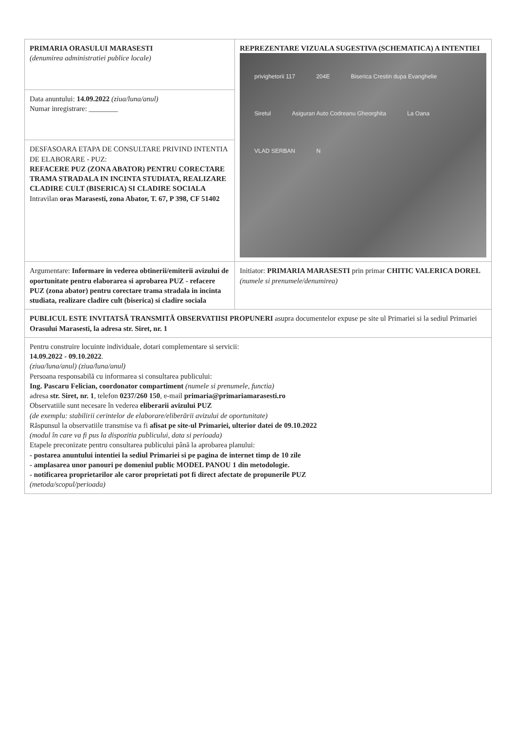| PRIMARIA ORASULUI MARASESTI (denumirea administratiei publice locale) | REPREZENTARE VIZUALA SUGESTIVA (SCHEMATICA) A INTENTIEI privighetorii 117 204E Biserica Crestin dupa Evanghelie Siretul Asiguran Auto Codreanu Gheorghita La Oana VLAD SERBAN N |
| Data anuntului: 14.09.2022 (ziua/luna/anul) Numar inregistrare: ________ | |
| DESFASOARA ETAPA DE CONSULTARE PRIVIND INTENTIA DE ELABORARE - PUZ: REFACERE PUZ (ZONA ABATOR) PENTRU CORECTARE TRAMA STRADALA IN INCINTA STUDIATA, REALIZARE CLADIRE CULT (BISERICA) SI CLADIRE SOCIALA Intravilan oras Marasesti, zona Abator, T. 67, P 398, CF 51402 | |
| Argumentare: Informare in vederea obtinerii/emiterii avizului de oportunitate pentru elaborarea si aprobarea PUZ - refacere PUZ (zona abator) pentru corectare trama stradala in incinta studiata, realizare cladire cult (biserica) si cladire sociala | Initiator: PRIMARIA MARASESTI prin primar CHITIC VALERICA DOREL (numele si prenumele/denumirea) |
| PUBLICUL ESTE INVITATSĂ TRANSMITĂ OBSERVATIISI PROPUNERI asupra documentelor expuse pe site ul Primariei si la sediul Primariei Orasului Marasesti, la adresa str. Siret, nr. 1 | |
| Pentru construire locuinte individuale, dotari complementare si servicii: 14.09.2022 - 09.10.2022 . (ziua/luna/anul) (ziua/luna/anul) Persoana responsabilă cu informarea si consultarea publicului: Ing. Pascaru Felician, coordonator compartiment (numele si prenumele, functia) adresa str. Siret, nr. 1 , telefon 0237/260 150 , e-mail primaria@primariamarasesti.ro Observatiile sunt necesare în vederea eliberarii avizului PUZ (de exemplu: stabilirii cerintelor de elaborare/eliberării avizului de oportunitate) Răspunsul la observatiile transmise va fi afisat pe site-ul Primariei, ulterior datei de 09.10.2022 (modul în care va fi pus la dispozitia publicului, data si perioada) Etapele preconizate pentru consultarea publicului până la aprobarea planului: - postarea anuntului intentiei la sediul Primariei si pe pagina de internet timp de 10 zile - amplasarea unor panouri pe domeniul public MODEL PANOU 1 din metodologie. - notificarea proprietarilor ale caror proprietati pot fi direct afectate de propunerile PUZ (metoda/scopul/perioada) | |